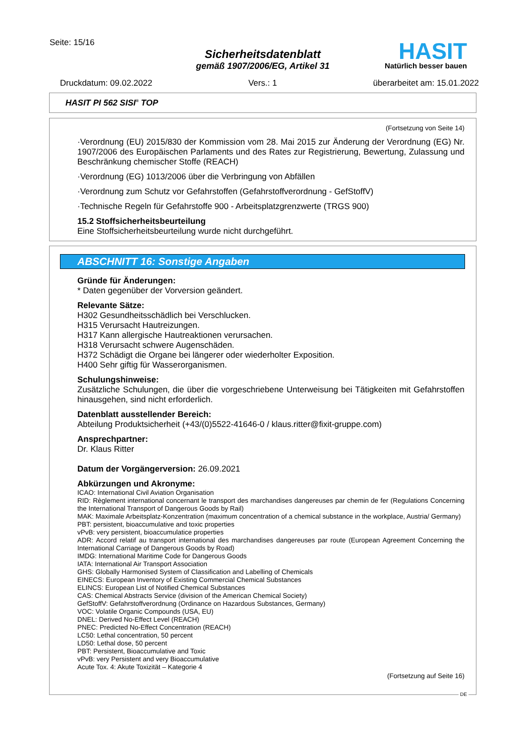Seite: 15/16
Sicherheitsdatenblatt
gemäß 1907/2006/EG, Artikel 31
HASIT Natürlich besser bauen
Druckdatum: 09.02.2022 Vers.: 1 überarbeitet am: 15.01.2022
HASIT PI 562 SISI<sup>®</sup> TOP
(Fortsetzung von Seite 14)
·Verordnung (EU) 2015/830 der Kommission vom 28. Mai 2015 zur Änderung der Verordnung (EG) Nr. 1907/2006 des Europäischen Parlaments und des Rates zur Registrierung, Bewertung, Zulassung und Beschränkung chemischer Stoffe (REACH)
·Verordnung (EG) 1013/2006 über die Verbringung von Abfällen
·Verordnung zum Schutz vor Gefahrstoffen (Gefahrstoffverordnung - GefStoffV)
·Technische Regeln für Gefahrstoffe 900 - Arbeitsplatzgrenzwerte (TRGS 900)
15.2 Stoffsicherheitsbeurteilung
Eine Stoffsicherheitsbeurteilung wurde nicht durchgeführt.
ABSCHNITT 16: Sonstige Angaben
Gründe für Änderungen:
* Daten gegenüber der Vorversion geändert.
Relevante Sätze:
H302 Gesundheitsschädlich bei Verschlucken.
H315 Verursacht Hautreizungen.
H317 Kann allergische Hautreaktionen verursachen.
H318 Verursacht schwere Augenschäden.
H372 Schädigt die Organe bei längerer oder wiederholter Exposition.
H400 Sehr giftig für Wasserorganismen.
Schulungshinweise:
Zusätzliche Schulungen, die über die vorgeschriebene Unterweisung bei Tätigkeiten mit Gefahrstoffen hinausgehen, sind nicht erforderlich.
Datenblatt ausstellender Bereich:
Abteilung Produktsicherheit (+43/(0)5522-41646-0 / klaus.ritter@fixit-gruppe.com)
Ansprechpartner:
Dr. Klaus Ritter
Datum der Vorgängerversion: 26.09.2021
Abkürzungen und Akronyme:
ICAO: International Civil Aviation Organisation
RID: Règlement international concernant le transport des marchandises dangereuses par chemin de fer (Regulations Concerning the International Transport of Dangerous Goods by Rail)
MAK: Maximale Arbeitsplatz-Konzentration (maximum concentration of a chemical substance in the workplace, Austria/ Germany)
PBT: persistent, bioaccumulative and toxic properties
vPvB: very persistent, bioaccumulatice properties
ADR: Accord relatif au transport international des marchandises dangereuses par route (European Agreement Concerning the International Carriage of Dangerous Goods by Road)
IMDG: International Maritime Code for Dangerous Goods
IATA: International Air Transport Association
GHS: Globally Harmonised System of Classification and Labelling of Chemicals
EINECS: European Inventory of Existing Commercial Chemical Substances
ELINCS: European List of Notified Chemical Substances
CAS: Chemical Abstracts Service (division of the American Chemical Society)
GefStoffV: Gefahrstoffverordnung (Ordinance on Hazardous Substances, Germany)
VOC: Volatile Organic Compounds (USA, EU)
DNEL: Derived No-Effect Level (REACH)
PNEC: Predicted No-Effect Concentration (REACH)
LC50: Lethal concentration, 50 percent
LD50: Lethal dose, 50 percent
PBT: Persistent, Bioaccumulative and Toxic
vPvB: very Persistent and very Bioaccumulative
Acute Tox. 4: Akute Toxizität – Kategorie 4
(Fortsetzung auf Seite 16)
DE